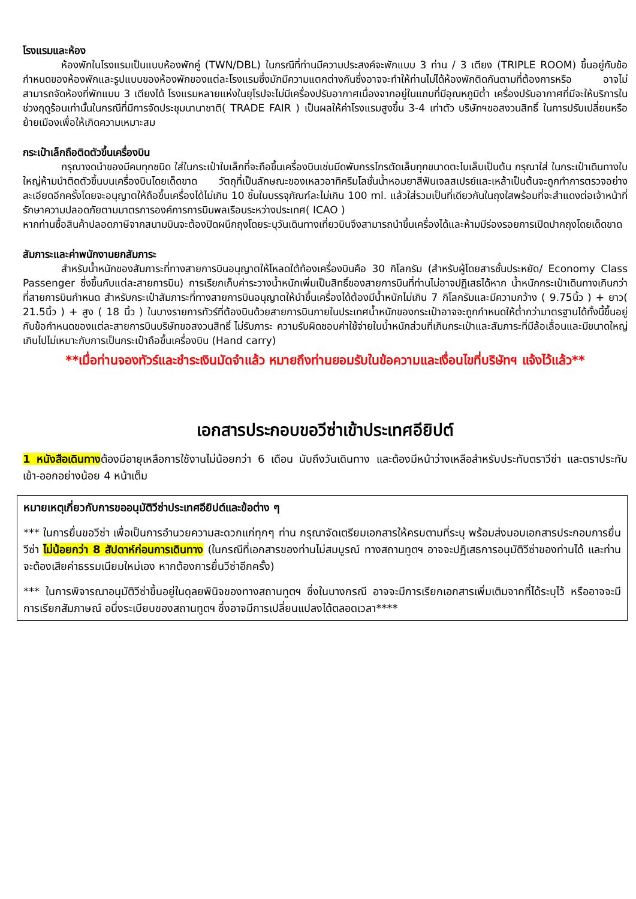โรงแรมและห้อง
ห้องพักในโรงแรมเป็นแบบห้องพักคู่ (TWN/DBL) ในกรณีที่ท่านมีความประสงค์จะพักแบบ 3 ท่าน / 3 เตียง (TRIPLE ROOM) ขึ้นอยู่กับข้อกำหนดของห้องพักและรูปแบบของห้องพักของแต่ละโรงแรมซึ่งมักมีความแตกต่างกันซึ่งอาจจะทำให้ท่านไม่ได้ห้องพักติดกันตามที่ต้องการหรือ อาจไม่สามารถจัดห้องที่พักแบบ 3 เตียงได้ โรงแรมหลายแห่งในยุโรปจะไม่มีเครื่องปรับอากาศเนื่องจากอยู่ในแถบที่มีอุณหภูมิต่ำ เครื่องปรับอากาศที่มีจะให้บริการในช่วงฤดูร้อนเท่านั้นในกรณีที่มีการจัดประชุมนานาชาติ( TRADE FAIR ) เป็นผลให้ค่าโรงแรมสูงขึ้น 3-4 เท่าตัว บริษัทฯขอสงวนสิทธิ์ ในการปรับเปลี่ยนหรือย้ายเมืองเพื่อให้เกิดความเหมาะสม
กระเป๋าเล็กถือติดตัวขึ้นเครื่องบิน
กรุณางดนำของมีคมทุกชนิด ใส่ในกระเป๋าใบเล็กที่จะถือขึ้นเครื่องบินเช่นมีดพับกรรไกรตัดเล็บทุกขนาดตะไบเล็บเป็นต้น กรุณาใส่ ในกระเป๋าเดินทางใบใหญ่ห้ามนำติดตัวขึ้นบนเครื่องบินโดยเด็ดขาด วัตถุที่เป็นลักษณะของเหลวอาทิครีมโลชั่นน้ำหอมยาสีฟันเจลสเปรย์และเหล้าเป็นต้นจะถูกทำการตรวจอย่างละเอียดอีกครั้งโดยจะอนุญาตให้ถือขึ้นเครื่องได้ไม่เกิน 10 ชิ้นในบรรจุภัณฑ์ละไม่เกิน 100 ml. แล้วใส่รวมเป็นที่เดียวกันในถุงใสพร้อมที่จะสำแดงต่อเจ้าหน้าที่รักษาความปลอดภัยตามมาตรการองค์การการบินพลเรือนระหว่างประเทศ( ICAO )
หากท่านซื้อสินค้าปลอดภาษีจากสนามบินจะต้องปิดผนึกถุงโดยระบุวันเดินทางเที่ยวบินจึงสามารถนำขึ้นเครื่องได้และห้ามมีร่องรอยการเปิดปากถุงโดยเด็ดขาด
สัมภาระและค่าพนักงานยกสัมภาระ
สำหรับน้ำหนักของสัมภาระที่ทางสายการบินอนุญาตให้โหลดใต้ท้องเครื่องบินคือ 30 กิโลกรัม (สำหรับผู้โดยสารชั้นประหยัด/ Economy Class Passenger ซึ่งขึ้นกับแต่ละสายการบิน) การเรียกเก็บค่าระวางน้ำหนักเพิ่มเป็นสิทธิ์ของสายการบินที่ท่านไม่อาจปฏิเสธได้หาก น้ำหนักกระเป๋าเดินทางเกินกว่าที่สายการบินกำหนด สำหรับกระเป๋าสัมภาระที่ทางสายการบินอนุญาตให้นำขึ้นเครื่องได้ต้องมีน้ำหนักไม่เกิน 7 กิโลกรัมและมีความกว้าง ( 9.75นิ้ว ) + ยาว( 21.5นิ้ว ) + สูง ( 18 นิ้ว ) ในบางรายการทัวร์ที่ต้องบินด้วยสายการบินภายในประเทศน้ำหนักของกระเป๋าอาจจะถูกกำหนดให้ต่ำกว่ามาตรฐานได้ทั้งนี้ขึ้นอยู่กับข้อกำหนดของแต่ละสายการบินบริษัทขอสงวนสิทธิ์ ไม่รับภาระ ความรับผิดชอบค่าใช้จ่ายในน้ำหนักส่วนที่เกินกระเป๋าและสัมภาระที่มีล้อเลื่อนและมีขนาดใหญ่เกินไปไม่เหมาะกับการเป็นกระเป๋าถือขึ้นเครื่องบิน (Hand carry)
**เมื่อท่านจองทัวร์และชำระเงินมัดจำแล้ว หมายถึงท่านยอมรับในข้อความและเงื่อนไขที่บริษัทฯ แจ้งไว้แล้ว**
เอกสารประกอบขอวีซ่าเข้าประเทศอียิปต์
1 หนังสือเดินทางต้องมีอายุเหลือการใช้งานไม่น้อยกว่า 6 เดือน นับถึงวันเดินทาง และต้องมีหน้าว่างเหลือสำหรับประทับตราวีซ่า และตราประทับเข้า-ออกอย่างน้อย 4 หน้าเต็ม
หมายเหตุเกี่ยวกับการขออนุมัติวีซ่าประเทศอียิปต์และข้อต่าง ๆ
*** ในการยื่นขอวีซ่า เพื่อเป็นการอำนวยความสะดวกแก่ทุกๆ ท่าน กรุณาจัดเตรียมเอกสารให้ครบตามที่ระบุ พร้อมส่งมอบเอกสารประกอบการยื่นวีซ่า ไม่น้อยกว่า 8 สัปดาห์ก่อนการเดินทาง (ในกรณีที่เอกสารของท่านไม่สมบูรณ์ ทางสถานทูตฯ อาจจะปฏิเสธการอนุมัติวีซ่าของท่านได้ และท่านจะต้องเสียค่าธรรมเนียมใหม่เอง หากต้องการยื่นวีซ่าอีกครั้ง)
*** ในการพิจารณาอนุมัติวีซ่าขึ้นอยู่ในดุลยพินิจของทางสถานทูตฯ ซึ่งในบางกรณี อาจจะมีการเรียกเอกสารเพิ่มเติมจากที่ได้ระบุไว้ หรืออาจจะมีการเรียกสัมภาษณ์ อนึ่งระเบียบของสถานทูตฯ ซึ่งอาจมีการเปลี่ยนแปลงได้ตลอดเวลา****